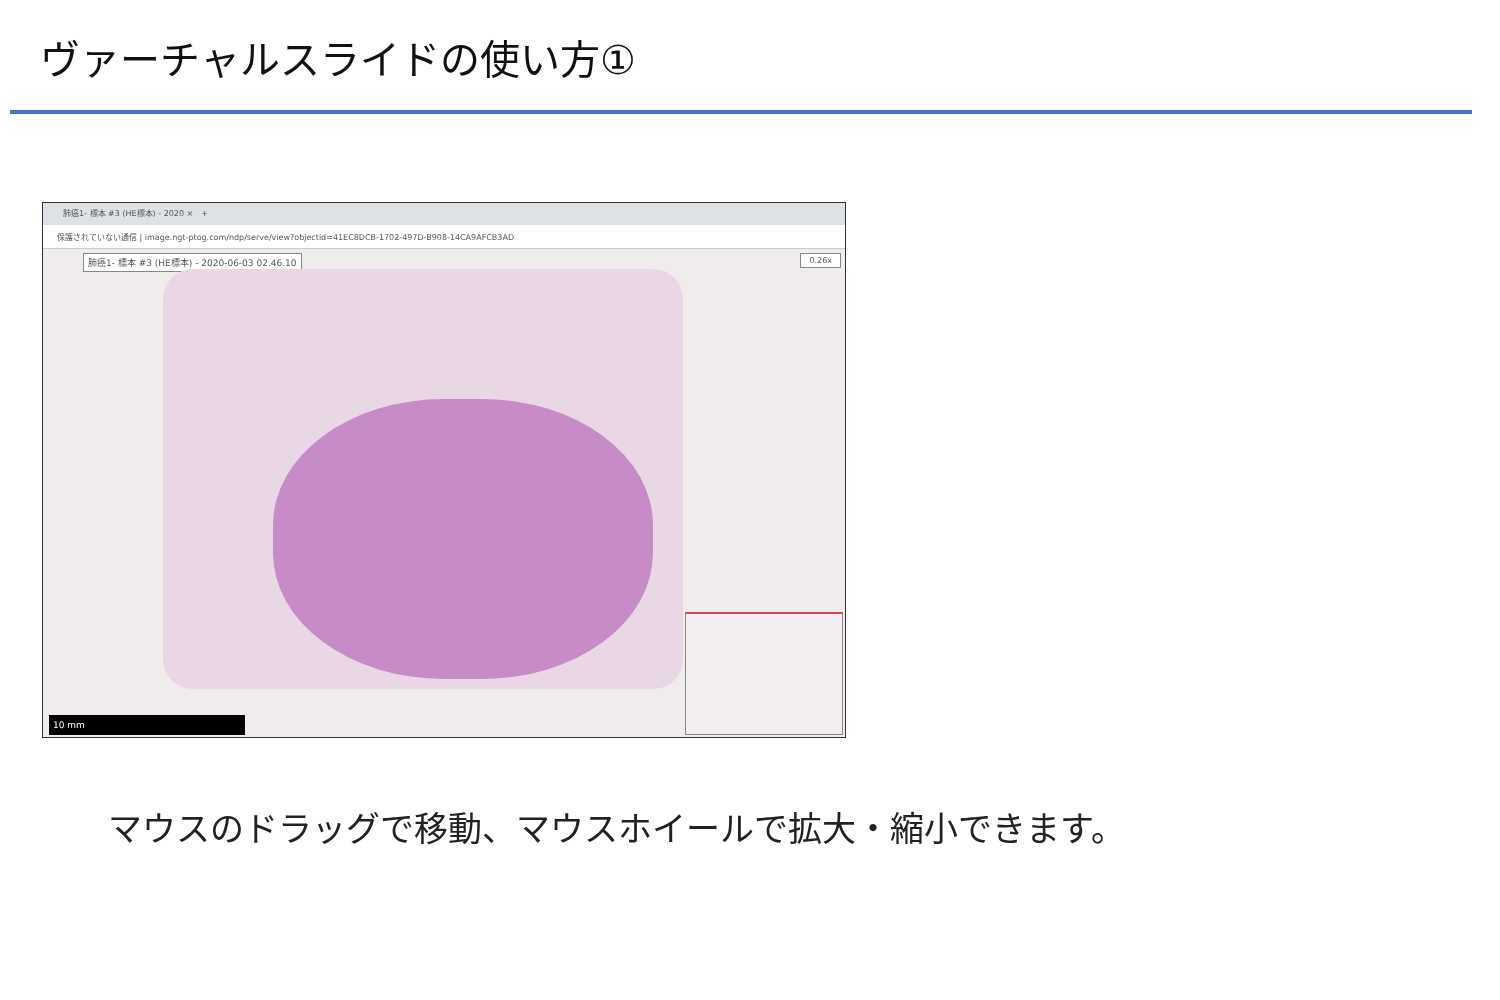ヴァーチャルスライドの使い方①
肺癌1- 標本 #3 (HE標本) - 2020 ×　+
保護されていない通信 | image.ngt-ptog.com/ndp/serve/view?objectid=41EC8DCB-1702-497D-B908-14CA9AFCB3AD
肺癌1- 標本 #3 (HE標本) - 2020-06-03 02.46.10
0.26x
10 mm
マウスのドラッグで移動、マウスホイールで拡大・縮小できます。